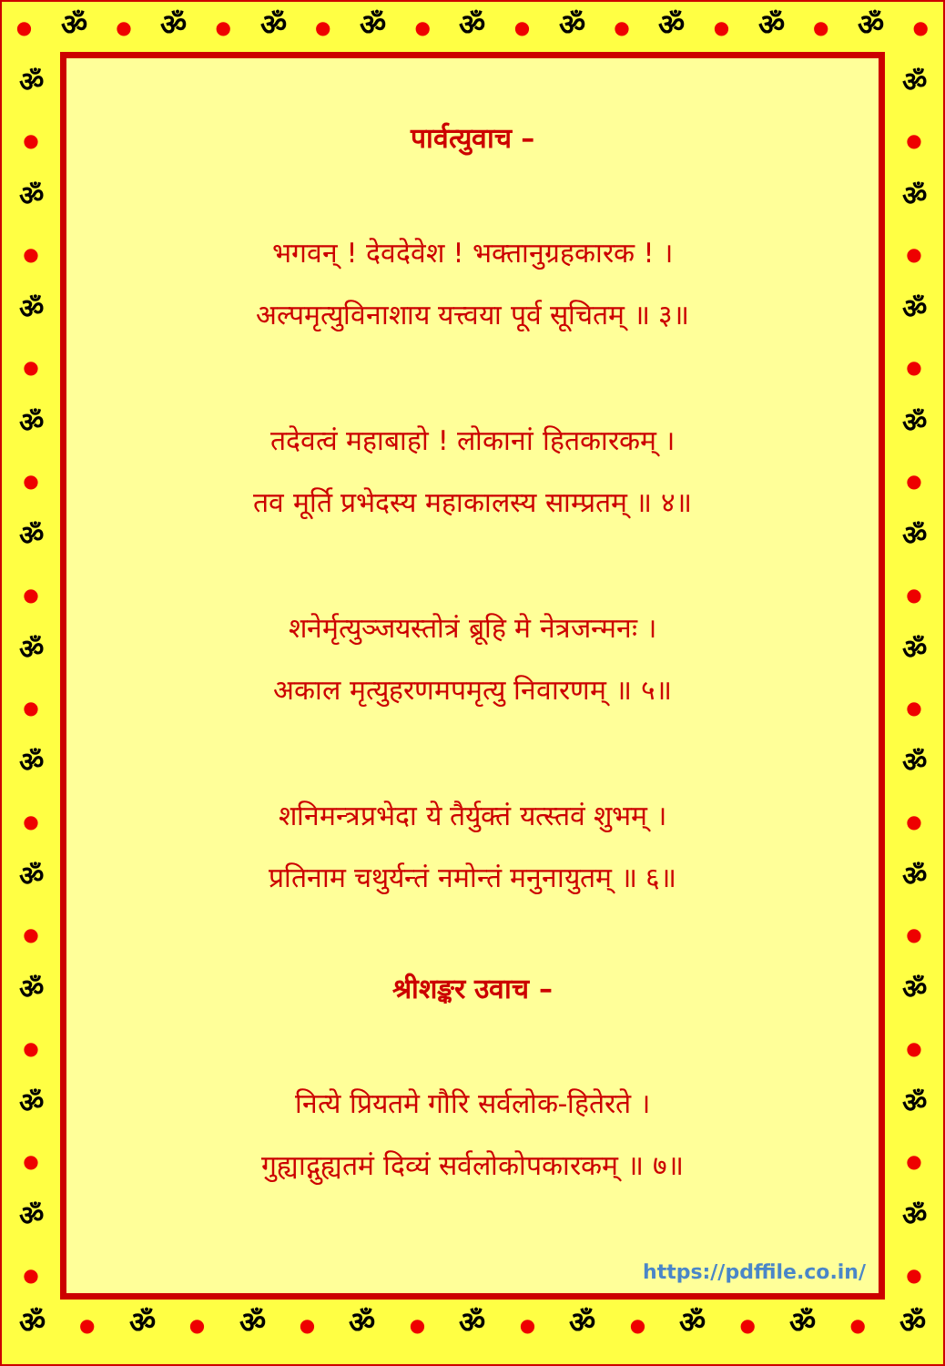● ॐ ● ॐ ● ॐ ● ॐ ● ॐ ● ॐ ● ॐ ● ॐ ● ॐ ●
ॐ
●
ॐ
●
ॐ
●
ॐ
●
ॐ
●
ॐ
●
ॐ
●
ॐ
●
ॐ
●
ॐ
●
ॐ
●
पार्वत्युवाच –
भगवन् ! देवदेवेश ! भक्तानुग्रहकारक ! ।
अल्पमृत्युविनाशाय यत्त्वया पूर्व सूचितम् ॥ ३॥
तदेवत्वं महाबाहो ! लोकानां हितकारकम् ।
तव मूर्ति प्रभेदस्य महाकालस्य साम्प्रतम् ॥ ४॥
शनेर्मृत्युञ्जयस्तोत्रं ब्रूहि मे नेत्रजन्मनः ।
अकाल मृत्युहरणमपमृत्यु निवारणम् ॥ ५॥
शनिमन्त्रप्रभेदा ये तैर्युक्तं यत्स्तवं शुभम् ।
प्रतिनाम चथुर्यन्तं नमोन्तं मनुनायुतम् ॥ ६॥
श्रीशङ्कर उवाच –
नित्ये प्रियतमे गौरि सर्वलोक-हितेरते ।
गुह्याद्गुह्यतमं दिव्यं सर्वलोकोपकारकम् ॥ ७॥
https://pdffile.co.in/
ॐ
●
ॐ
●
ॐ
●
ॐ
●
ॐ
●
ॐ
●
ॐ
●
ॐ
●
ॐ
●
ॐ
●
ॐ
●
ॐ ● ॐ ● ॐ ● ॐ ● ॐ ● ॐ ● ॐ ● ॐ ● ॐ